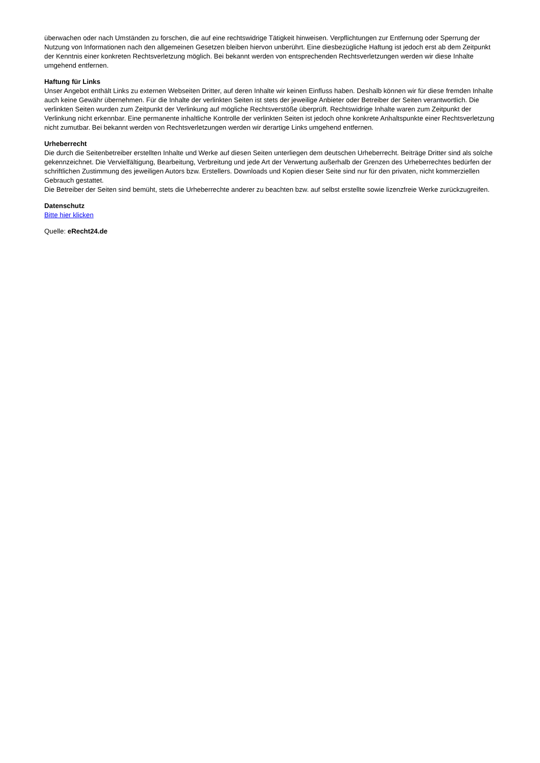überwachen oder nach Umständen zu forschen, die auf eine rechtswidrige Tätigkeit hinweisen. Verpflichtungen zur Entfernung oder Sperrung der Nutzung von Informationen nach den allgemeinen Gesetzen bleiben hiervon unberührt. Eine diesbezügliche Haftung ist jedoch erst ab dem Zeitpunkt der Kenntnis einer konkreten Rechtsverletzung möglich. Bei bekannt werden von entsprechenden Rechtsverletzungen werden wir diese Inhalte umgehend entfernen.
Haftung für Links
Unser Angebot enthält Links zu externen Webseiten Dritter, auf deren Inhalte wir keinen Einfluss haben. Deshalb können wir für diese fremden Inhalte auch keine Gewähr übernehmen. Für die Inhalte der verlinkten Seiten ist stets der jeweilige Anbieter oder Betreiber der Seiten verantwortlich. Die verlinkten Seiten wurden zum Zeitpunkt der Verlinkung auf mögliche Rechtsverstöße überprüft. Rechtswidrige Inhalte waren zum Zeitpunkt der Verlinkung nicht erkennbar. Eine permanente inhaltliche Kontrolle der verlinkten Seiten ist jedoch ohne konkrete Anhaltspunkte einer Rechtsverletzung nicht zumutbar. Bei bekannt werden von Rechtsverletzungen werden wir derartige Links umgehend entfernen.
Urheberrecht
Die durch die Seitenbetreiber erstellten Inhalte und Werke auf diesen Seiten unterliegen dem deutschen Urheberrecht. Beiträge Dritter sind als solche gekennzeichnet. Die Vervielfältigung, Bearbeitung, Verbreitung und jede Art der Verwertung außerhalb der Grenzen des Urheberrechtes bedürfen der schriftlichen Zustimmung des jeweiligen Autors bzw. Erstellers. Downloads und Kopien dieser Seite sind nur für den privaten, nicht kommerziellen Gebrauch gestattet.
Die Betreiber der Seiten sind bemüht, stets die Urheberrechte anderer zu beachten bzw. auf selbst erstellte sowie lizenzfreie Werke zurückzugreifen.
Datenschutz
Bitte hier klicken
Quelle: eRecht24.de